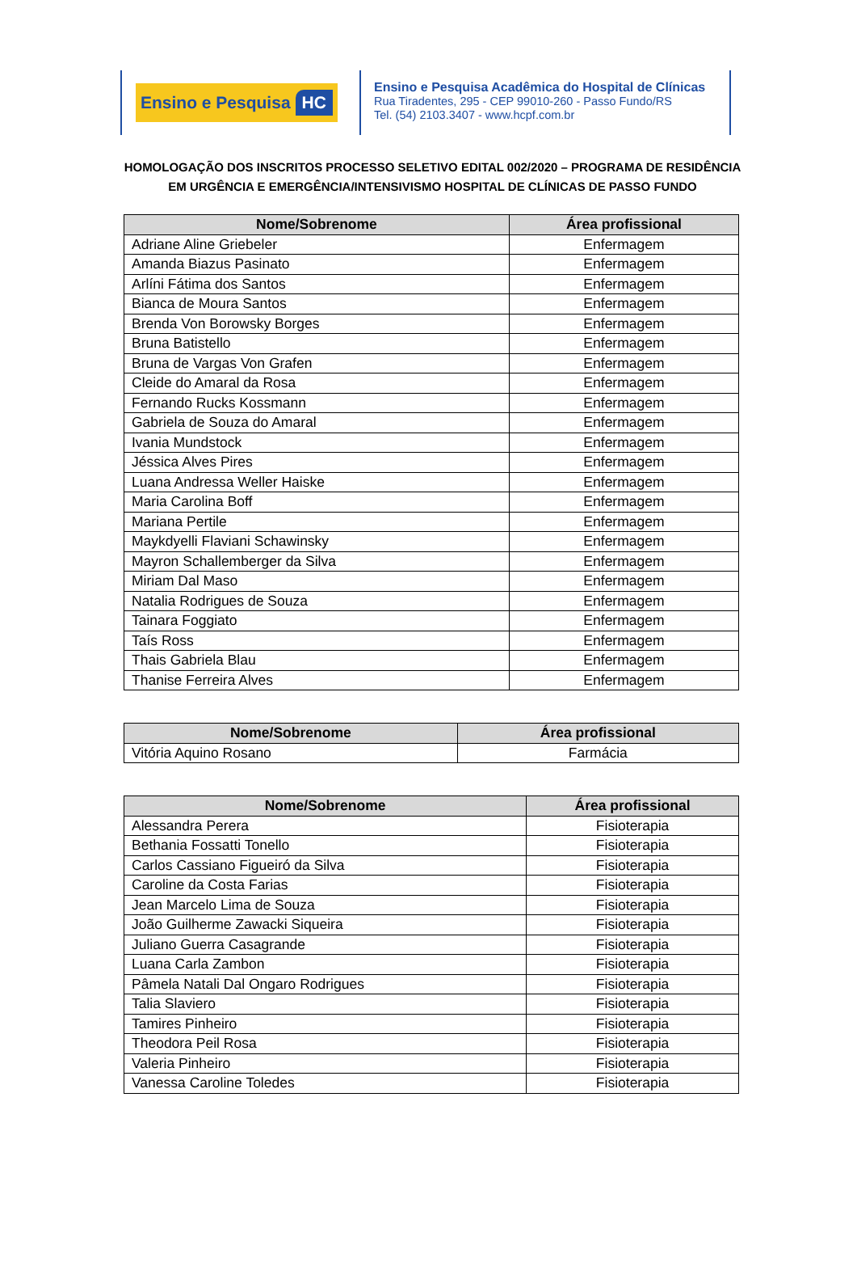Ensino e Pesquisa HC
Ensino e Pesquisa Acadêmica do Hospital de Clínicas
Rua Tiradentes, 295 - CEP 99010-260 - Passo Fundo/RS
Tel. (54) 2103.3407 - www.hcpf.com.br
HOMOLOGAÇÃO DOS INSCRITOS PROCESSO SELETIVO EDITAL 002/2020 – PROGRAMA DE RESIDÊNCIA EM URGÊNCIA E EMERGÊNCIA/INTENSIVISMO HOSPITAL DE CLÍNICAS DE PASSO FUNDO
| Nome/Sobrenome | Área profissional |
| --- | --- |
| Adriane Aline Griebeler | Enfermagem |
| Amanda Biazus Pasinato | Enfermagem |
| Arlíni Fátima dos Santos | Enfermagem |
| Bianca de Moura Santos | Enfermagem |
| Brenda Von Borowsky Borges | Enfermagem |
| Bruna Batistello | Enfermagem |
| Bruna de Vargas Von Grafen | Enfermagem |
| Cleide do Amaral da Rosa | Enfermagem |
| Fernando Rucks Kossmann | Enfermagem |
| Gabriela de Souza do Amaral | Enfermagem |
| Ivania Mundstock | Enfermagem |
| Jéssica Alves Pires | Enfermagem |
| Luana Andressa Weller Haiske | Enfermagem |
| Maria Carolina Boff | Enfermagem |
| Mariana Pertile | Enfermagem |
| Maykdyelli Flaviani Schawinsky | Enfermagem |
| Mayron Schallemberger da Silva | Enfermagem |
| Miriam Dal Maso | Enfermagem |
| Natalia Rodrigues de Souza | Enfermagem |
| Tainara Foggiato | Enfermagem |
| Taís Ross | Enfermagem |
| Thais Gabriela Blau | Enfermagem |
| Thanise Ferreira Alves | Enfermagem |
| Nome/Sobrenome | Área profissional |
| --- | --- |
| Vitória Aquino Rosano | Farmácia |
| Nome/Sobrenome | Área profissional |
| --- | --- |
| Alessandra Perera | Fisioterapia |
| Bethania Fossatti Tonello | Fisioterapia |
| Carlos Cassiano Figueiró da Silva | Fisioterapia |
| Caroline da Costa Farias | Fisioterapia |
| Jean Marcelo Lima de Souza | Fisioterapia |
| João Guilherme Zawacki Siqueira | Fisioterapia |
| Juliano Guerra Casagrande | Fisioterapia |
| Luana Carla Zambon | Fisioterapia |
| Pâmela Natali Dal Ongaro Rodrigues | Fisioterapia |
| Talia Slaviero | Fisioterapia |
| Tamires Pinheiro | Fisioterapia |
| Theodora Peil Rosa | Fisioterapia |
| Valeria Pinheiro | Fisioterapia |
| Vanessa Caroline Toledes | Fisioterapia |